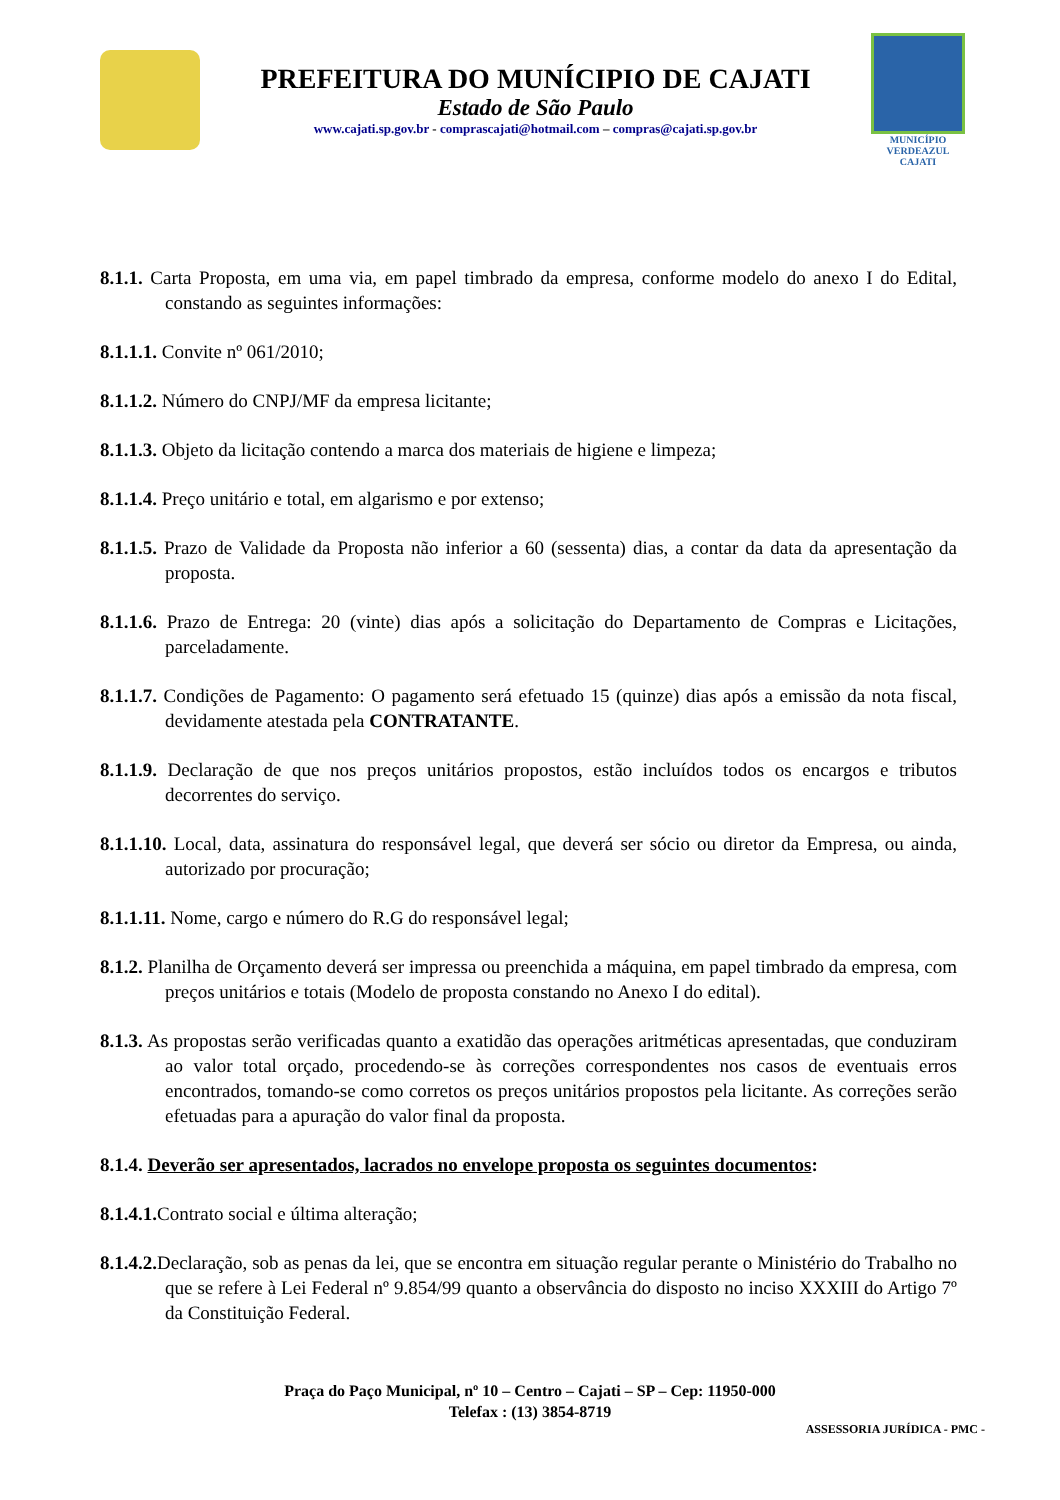PREFEITURA DO MUNÍCIPIO DE CAJATI
Estado de São Paulo
www.cajati.sp.gov.br - comprascajati@hotmail.com – compras@cajati.sp.gov.br
MUNICÍPIO
VERDEAZUL
CAJATI
8.1.1. Carta Proposta, em uma via, em papel timbrado da empresa, conforme modelo do anexo I do Edital, constando as seguintes informações:
8.1.1.1. Convite nº 061/2010;
8.1.1.2. Número do CNPJ/MF da empresa licitante;
8.1.1.3. Objeto da licitação contendo a marca dos materiais de higiene e limpeza;
8.1.1.4. Preço unitário e total, em algarismo e por extenso;
8.1.1.5. Prazo de Validade da Proposta não inferior a 60 (sessenta) dias, a contar da data da apresentação da proposta.
8.1.1.6. Prazo de Entrega: 20 (vinte) dias após a solicitação do Departamento de Compras e Licitações, parceladamente.
8.1.1.7. Condições de Pagamento: O pagamento será efetuado 15 (quinze) dias após a emissão da nota fiscal, devidamente atestada pela CONTRATANTE.
8.1.1.9. Declaração de que nos preços unitários propostos, estão incluídos todos os encargos e tributos decorrentes do serviço.
8.1.1.10. Local, data, assinatura do responsável legal, que deverá ser sócio ou diretor da Empresa, ou ainda, autorizado por procuração;
8.1.1.11. Nome, cargo e número do R.G do responsável legal;
8.1.2. Planilha de Orçamento deverá ser impressa ou preenchida a máquina, em papel timbrado da empresa, com preços unitários e totais (Modelo de proposta constando no Anexo I do edital).
8.1.3. As propostas serão verificadas quanto a exatidão das operações aritméticas apresentadas, que conduziram ao valor total orçado, procedendo-se às correções correspondentes nos casos de eventuais erros encontrados, tomando-se como corretos os preços unitários propostos pela licitante. As correções serão efetuadas para a apuração do valor final da proposta.
8.1.4. Deverão ser apresentados, lacrados no envelope proposta os seguintes documentos:
8.1.4.1. Contrato social e última alteração;
8.1.4.2. Declaração, sob as penas da lei, que se encontra em situação regular perante o Ministério do Trabalho no que se refere à Lei Federal nº 9.854/99 quanto a observância do disposto no inciso XXXIII do Artigo 7º da Constituição Federal.
Praça do Paço Municipal, nº 10 – Centro – Cajati – SP – Cep: 11950-000
Telefax : (13) 3854-8719
ASSESSORIA JURÍDICA - PMC -